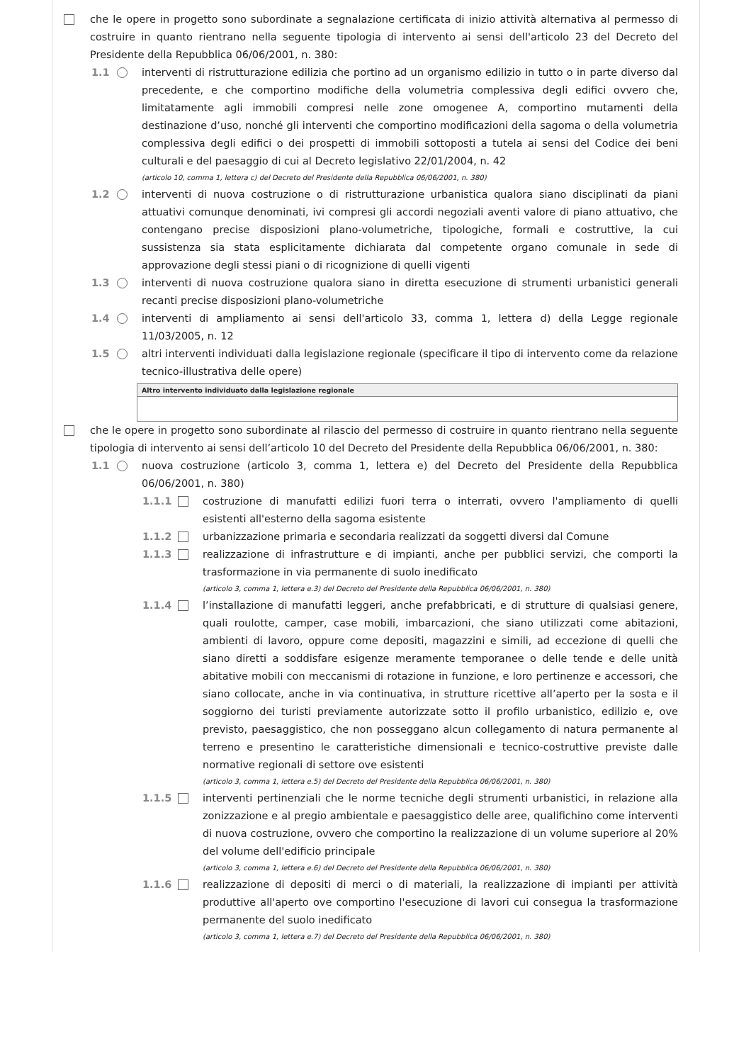che le opere in progetto sono subordinate a segnalazione certificata di inizio attività alternativa al permesso di costruire in quanto rientrano nella seguente tipologia di intervento ai sensi dell'articolo 23 del Decreto del Presidente della Repubblica 06/06/2001, n. 380:
1.1 interventi di ristrutturazione edilizia che portino ad un organismo edilizio in tutto o in parte diverso dal precedente, e che comportino modifiche della volumetria complessiva degli edifici ovvero che, limitatamente agli immobili compresi nelle zone omogenee A, comportino mutamenti della destinazione d’uso, nonché gli interventi che comportino modificazioni della sagoma o della volumetria complessiva degli edifici o dei prospetti di immobili sottoposti a tutela ai sensi del Codice dei beni culturali e del paesaggio di cui al Decreto legislativo 22/01/2004, n. 42
(articolo 10, comma 1, lettera c) del Decreto del Presidente della Repubblica 06/06/2001, n. 380)
1.2 interventi di nuova costruzione o di ristrutturazione urbanistica qualora siano disciplinati da piani attuativi comunque denominati, ivi compresi gli accordi negoziali aventi valore di piano attuativo, che contengano precise disposizioni plano-volumetriche, tipologiche, formali e costruttive, la cui sussistenza sia stata esplicitamente dichiarata dal competente organo comunale in sede di approvazione degli stessi piani o di ricognizione di quelli vigenti
1.3 interventi di nuova costruzione qualora siano in diretta esecuzione di strumenti urbanistici generali recanti precise disposizioni plano-volumetriche
1.4 interventi di ampliamento ai sensi dell'articolo 33, comma 1, lettera d) della Legge regionale 11/03/2005, n. 12
1.5 altri interventi individuati dalla legislazione regionale (specificare il tipo di intervento come da relazione tecnico-illustrativa delle opere)
Altro intervento individuato dalla legislazione regionale
che le opere in progetto sono subordinate al rilascio del permesso di costruire in quanto rientrano nella seguente tipologia di intervento ai sensi dell’articolo 10 del Decreto del Presidente della Repubblica 06/06/2001, n. 380:
1.1 nuova costruzione (articolo 3, comma 1, lettera e) del Decreto del Presidente della Repubblica 06/06/2001, n. 380)
1.1.1 costruzione di manufatti edilizi fuori terra o interrati, ovvero l'ampliamento di quelli esistenti all'esterno della sagoma esistente
1.1.2 urbanizzazione primaria e secondaria realizzati da soggetti diversi dal Comune
1.1.3 realizzazione di infrastrutture e di impianti, anche per pubblici servizi, che comporti la trasformazione in via permanente di suolo inedificato
(articolo 3, comma 1, lettera e.3) del Decreto del Presidente della Repubblica 06/06/2001, n. 380)
1.1.4 l’installazione di manufatti leggeri, anche prefabbricati, e di strutture di qualsiasi genere, quali roulotte, camper, case mobili, imbarcazioni, che siano utilizzati come abitazioni, ambienti di lavoro, oppure come depositi, magazzini e simili, ad eccezione di quelli che siano diretti a soddisfare esigenze meramente temporanee o delle tende e delle unità abitative mobili con meccanismi di rotazione in funzione, e loro pertinenze e accessori, che siano collocate, anche in via continuativa, in strutture ricettive all’aperto per la sosta e il soggiorno dei turisti previamente autorizzate sotto il profilo urbanistico, edilizio e, ove previsto, paesaggistico, che non posseggano alcun collegamento di natura permanente al terreno e presentino le caratteristiche dimensionali e tecnico-costruttive previste dalle normative regionali di settore ove esistenti
(articolo 3, comma 1, lettera e.5) del Decreto del Presidente della Repubblica 06/06/2001, n. 380)
1.1.5 interventi pertinenziali che le norme tecniche degli strumenti urbanistici, in relazione alla zonizzazione e al pregio ambientale e paesaggistico delle aree, qualifichino come interventi di nuova costruzione, ovvero che comportino la realizzazione di un volume superiore al 20% del volume dell'edificio principale
(articolo 3, comma 1, lettera e.6) del Decreto del Presidente della Repubblica 06/06/2001, n. 380)
1.1.6 realizzazione di depositi di merci o di materiali, la realizzazione di impianti per attività produttive all'aperto ove comportino l'esecuzione di lavori cui consegua la trasformazione permanente del suolo inedificato
(articolo 3, comma 1, lettera e.7) del Decreto del Presidente della Repubblica 06/06/2001, n. 380)